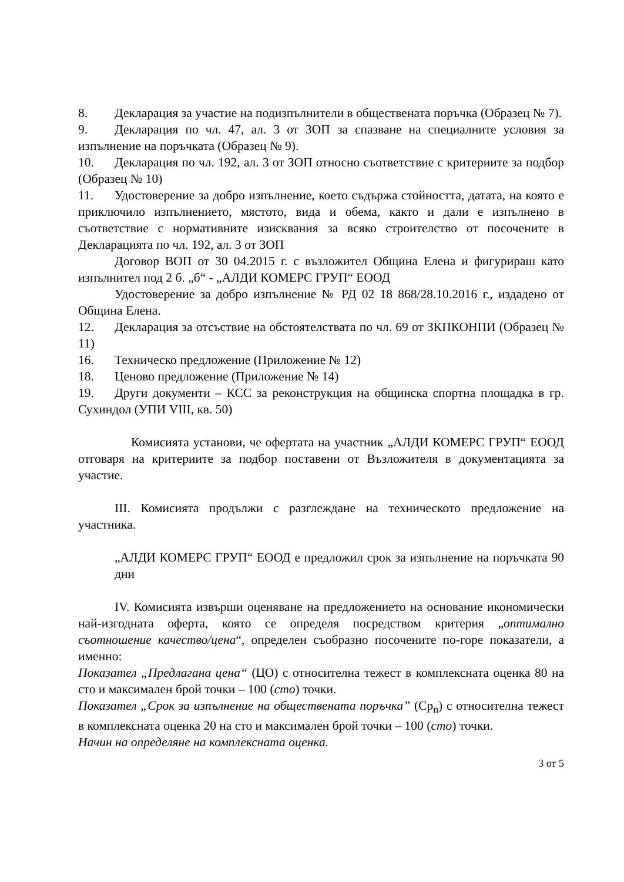8. Декларация за участие на подизпълнители в обществената поръчка (Образец № 7).
9. Декларация по чл. 47, ал. 3 от ЗОП за спазване на специалните условия за изпълнение на поръчката (Образец № 9).
10. Декларация по чл. 192, ал. 3 от ЗОП относно съответствие с критериите за подбор (Образец № 10)
11. Удостоверение за добро изпълнение, което съдържа стойността, датата, на която е приключило изпълнението, мястото, вида и обема, както и дали е изпълнено в съответствие с нормативните изисквания за всяко строителство от посочените в Декларацията по чл. 192, ал. 3 от ЗОП
Договор ВОП от 30 04.2015 г. с възложител Община Елена и фигурираш като изпълнител под 2 б. „б“ - „АЛДИ КОМЕРС ГРУП“ ЕООД
Удостоверение за добро изпълнение № РД 02 18 868/28.10.2016 г., издадено от Община Елена.
12. Декларация за отсъствие на обстоятелствата по чл. 69 от ЗКПКОНПИ (Образец № 11)
16. Техническо предложение (Приложение № 12)
18. Ценово предложение (Приложение № 14)
19. Други документи – КСС за реконструкция на общинска спортна площадка в гр. Сухиндол (УПИ VIII, кв. 50)
Комисията установи, че офертата на участник „АЛДИ КОМЕРС ГРУП“ ЕООД отговаря на критериите за подбор поставени от Възложителя в документацията за участие.
III. Комисията продължи с разглеждане на техническото предложение на участника.
„АЛДИ КОМЕРС ГРУП“ ЕООД е предложил срок за изпълнение на поръчката 90 дни
IV. Комисията извърши оценяване на предложението на основание икономически най-изгодната оферта, която се определя посредством критерия „оптимално съотношение качество/цена“, определен съобразно посочените по-горе показатели, а именно:
Показател „Предлагана цена“ (ЦО) с относителна тежест в комплексната оценка 80 на сто и максимален брой точки – 100 (сто) точки.
Показател „Срок за изпълнение на обществената поръчка” (Ср<sub>n</sub>) с относителна тежест в комплексната оценка 20 на сто и максимален брой точки – 100 (сто) точки.
Начин на определяне на комплексната оценка.
3 от 5